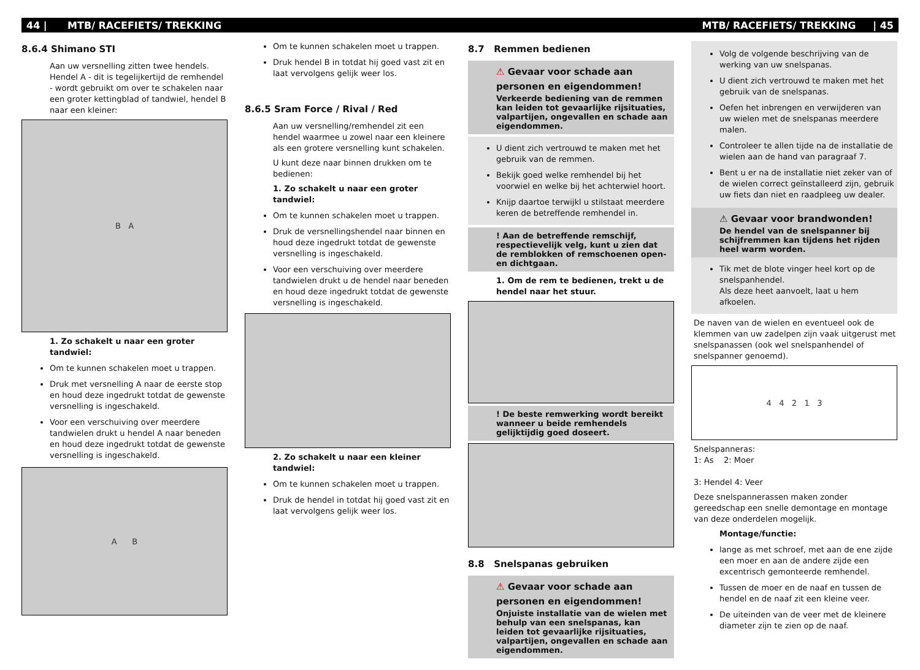44 | MTB/ RACEFIETS/ TREKKING MTB/ RACEFIETS/ TREKKING | 45
8.6.4 Shimano STI
Aan uw versnelling zitten twee hendels. Hendel A - dit is tegelijkertijd de remhendel - wordt gebruikt om over te schakelen naar een groter kettingblad of tandwiel, hendel B naar een kleiner:
B A
1. Zo schakelt u naar een groter tandwiel:
Om te kunnen schakelen moet u trappen.
Druk met versnelling A naar de eerste stop en houd deze ingedrukt totdat de gewenste versnelling is ingeschakeld.
Voor een verschuiving over meerdere tandwielen drukt u hendel A naar beneden en houd deze ingedrukt totdat de gewenste versnelling is ingeschakeld.
A B
Om te kunnen schakelen moet u trappen.
Druk hendel B in totdat hij goed vast zit en laat vervolgens gelijk weer los.
8.6.5 Sram Force / Rival / Red
Aan uw versnelling/remhendel zit een hendel waarmee u zowel naar een kleinere als een grotere versnelling kunt schakelen.
U kunt deze naar binnen drukken om te bedienen:
1. Zo schakelt u naar een groter tandwiel:
Om te kunnen schakelen moet u trappen.
Druk de versnellingshendel naar binnen en houd deze ingedrukt totdat de gewenste versnelling is ingeschakeld.
Voor een verschuiving over meerdere tandwielen drukt u de hendel naar beneden en houd deze ingedrukt totdat de gewenste versnelling is ingeschakeld.
2. Zo schakelt u naar een kleiner tandwiel:
Om te kunnen schakelen moet u trappen.
Druk de hendel in totdat hij goed vast zit en laat vervolgens gelijk weer los.
8.7 Remmen bedienen
⚠ Gevaar voor schade aan personen en eigendommen!
Verkeerde bediening van de remmen kan leiden tot gevaarlijke rijsituaties, valpartijen, ongevallen en schade aan eigendommen.
U dient zich vertrouwd te maken met het gebruik van de remmen.
Bekijk goed welke remhendel bij het voorwiel en welke bij het achterwiel hoort.
Knijp daartoe terwijkl u stilstaat meerdere keren de betreffende remhendel in.
! Aan de betreffende remschijf, respectievelijk velg, kunt u zien dat de remblokken of remschoenen open- en dichtgaan.
1. Om de rem te bedienen, trekt u de hendel naar het stuur.
! De beste remwerking wordt bereikt wanneer u beide remhendels gelijktijdig goed doseert.
8.8 Snelspanas gebruiken
⚠ Gevaar voor schade aan personen en eigendommen!
Onjuiste installatie van de wielen met behulp van een snelspanas, kan leiden tot gevaarlijke rijsituaties, valpartijen, ongevallen en schade aan eigendommen.
Volg de volgende beschrijving van de werking van uw snelspanas.
U dient zich vertrouwd te maken met het gebruik van de snelspanas.
Oefen het inbrengen en verwijderen van uw wielen met de snelspanas meerdere malen.
Controleer te allen tijde na de installatie de wielen aan de hand van paragraaf 7.
Bent u er na de installatie niet zeker van of de wielen correct geïnstalleerd zijn, gebruik uw fiets dan niet en raadpleeg uw dealer.
⚠ Gevaar voor brandwonden!
De hendel van de snelspanner bij schijfremmen kan tijdens het rijden heel warm worden.
Tik met de blote vinger heel kort op de snelspanhendel.
Als deze heet aanvoelt, laat u hem afkoelen.
De naven van de wielen en eventueel ook de klemmen van uw zadelpen zijn vaak uitgerust met snelspanassen (ook wel snelspanhendel of snelspanner genoemd).
4 4 2 1 3
Snelspanneras:
1: As 2: Moer
3: Hendel 4: Veer
Deze snelspannerassen maken zonder gereedschap een snelle demontage en montage van deze onderdelen mogelijk.
Montage/functie:
lange as met schroef, met aan de ene zijde een moer en aan de andere zijde een excentrisch gemonteerde remhendel.
Tussen de moer en de naaf en tussen de hendel en de naaf zit een kleine veer.
De uiteinden van de veer met de kleinere diameter zijn te zien op de naaf.